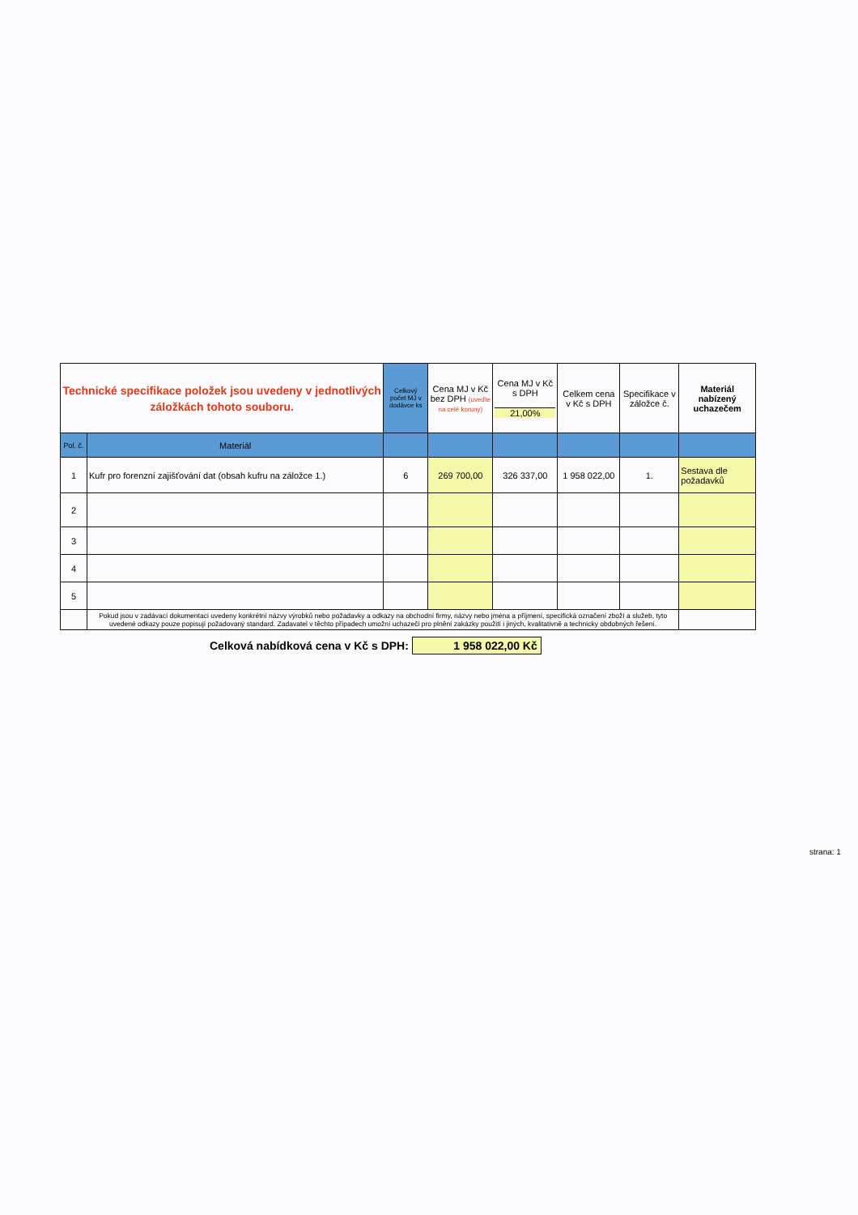| Technické specifikace položek jsou uvedeny v jednotlivých záložkách tohoto souboru. | | Celkový počet MJ v dodávce ks | Cena MJ v Kč bez DPH (uveďte na celé koruny) | Cena MJ v Kč s DPH 21,00% | Celkem cena v Kč s DPH | Specifikace v záložce č. | Materiál nabízený uchazečem |
| --- | --- | --- | --- | --- | --- | --- | --- |
| Pol. č. | Materiál | | | | | | |
| 1 | Kufr pro forenzní zajišťování dat (obsah kufru na záložce 1.) | 6 | 269 700,00 | 326 337,00 | 1 958 022,00 | 1. | Sestava dle požadavků |
| 2 | | | | | | | |
| 3 | | | | | | | |
| 4 | | | | | | | |
| 5 | | | | | | | |
| | Pokud jsou v zadávací dokumentaci uvedeny konkrétní názvy výrobků nebo požadavky a odkazy na obchodní firmy, názvy nebo jména a příjmení, specifická označení zboží a služeb, tyto uvedené odkazy pouze popisují požadovaný standard. Zadavatel v těchto případech umožní uchazeči pro plnění zakázky použití i jiných, kvalitativně a technicky obdobných řešení. | | | | | | |
Celková nabídková cena v Kč s DPH: 1 958 022,00 Kč
strana: 1